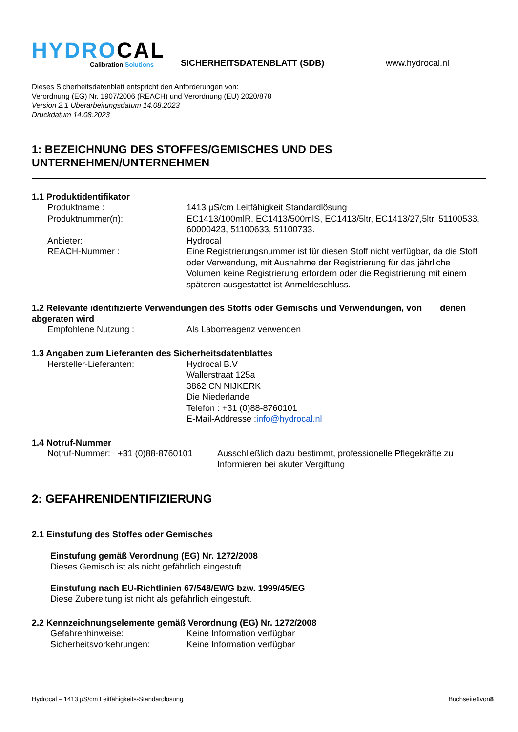HYDROCAL
Calibration Solutions
SICHERHEITSDATENBLATT (SDB)
www.hydrocal.nl
Dieses Sicherheitsdatenblatt entspricht den Anforderungen von:
Verordnung (EG) Nr. 1907/2006 (REACH) und Verordnung (EU) 2020/878
Version 2.1 Überarbeitungsdatum 14.08.2023
Druckdatum 14.08.2023
1: BEZEICHNUNG DES STOFFES/GEMISCHES UND DES UNTERNEHMEN/UNTERNEHMEN
1.1 Produktidentifikator
Produktname : 1413 µS/cm Leitfähigkeit Standardlösung
Produktnummer(n): EC1413/100mlR, EC1413/500mlS, EC1413/5ltr, EC1413/27,5ltr, 51100533, 60000423, 51100633, 51100733.
Anbieter: Hydrocal
REACH-Nummer : Eine Registrierungsnummer ist für diesen Stoff nicht verfügbar, da die Stoff oder Verwendung, mit Ausnahme der Registrierung für das jährliche Volumen keine Registrierung erfordern oder die Registrierung mit einem späteren ausgestattet ist Anmeldeschluss.
1.2 Relevante identifizierte Verwendungen des Stoffs oder Gemischs und Verwendungen, von denen abgeraten wird
Empfohlene Nutzung : Als Laborreagenz verwenden
1.3 Angaben zum Lieferanten des Sicherheitsdatenblattes
Hersteller-Lieferanten: Hydrocal B.V
Wallerstraat 125a
3862 CN NIJKERK
Die Niederlande
Telefon : +31 (0)88-8760101
E-Mail-Addresse :info@hydrocal.nl
1.4 Notruf-Nummer
Notruf-Nummer: +31 (0)88-8760101
Ausschließlich dazu bestimmt, professionelle Pflegekräfte zu Informieren bei akuter Vergiftung
2: GEFAHRENIDENTIFIZIERUNG
2.1 Einstufung des Stoffes oder Gemisches
Einstufung gemäß Verordnung (EG) Nr. 1272/2008
Dieses Gemisch ist als nicht gefährlich eingestuft.
Einstufung nach EU-Richtlinien 67/548/EWG bzw. 1999/45/EG
Diese Zubereitung ist nicht als gefährlich eingestuft.
2.2 Kennzeichnungselemente gemäß Verordnung (EG) Nr. 1272/2008
Gefahrenhinweise: Keine Information verfügbar
Sicherheitsvorkehrungen: Keine Information verfügbar
Hydrocal – 1413 µS/cm Leitfähigkeits-Standardlösung Buchseite1von8